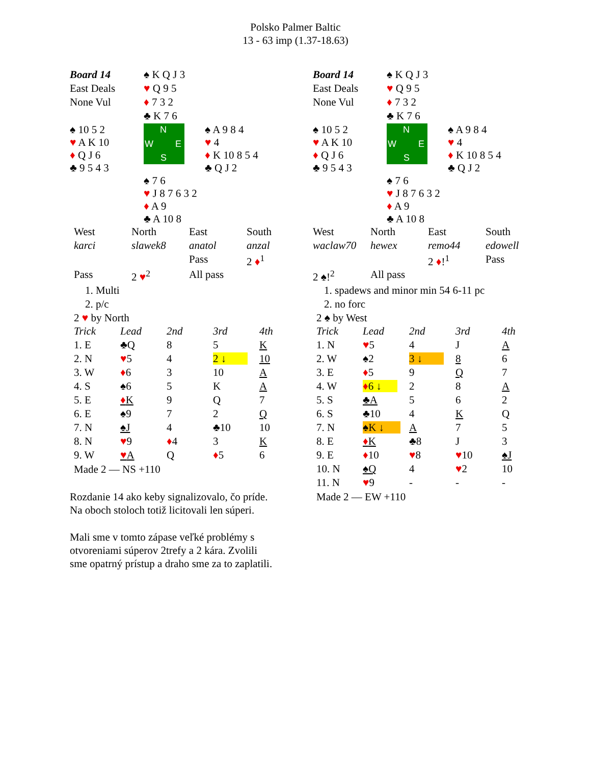Polsko Palmer Baltic
13 - 63 imp (1.37-18.63)
| Board 14 | ♠ K Q J 3 | |
| East Deals | ♥ Q 9 5 | |
| None Vul | ♦ 7 3 2 | |
| | ♣ K 7 6 | |
| ♠ 10 5 2 ♥ A K 10 ♦ Q J 6 ♣ 9 5 4 3 | N W E S | ♠ A 9 8 4 ♥ 4 ♦ K 10 8 5 4 ♣ Q J 2 |
| | ♠ 7 6 ♥ J 8 7 6 3 2 ♦ A 9 ♣ A 10 8 | |
| West | North | East | South |
| karci | slawek8 | anatol | anzal |
| | | Pass | 2 ♦<sup>1</sup> |
| Pass | 2 ♥<sup>2</sup> | All pass | |
1. Multi
2. p/c
2 ♥ by North
| Trick | Lead | 2nd | 3rd | 4th |
| 1. E | ♣Q | 8 | 5 | K |
| 2. N | ♥ 5 | 4 | 2 ↓ | 10 |
| 3. W | ♦ 6 | 3 | 10 | A |
| 4. S | ♠6 | 5 | K | A |
| 5. E | ♦ K | 9 | Q | 7 |
| 6. E | ♠9 | 7 | 2 | Q |
| 7. N | ♠J | 4 | ♣10 | 10 |
| 8. N | ♥ 9 | ♦ 4 | 3 | K |
| 9. W | ♥ A | Q | ♦ 5 | 6 |
Made 2 — NS +110
Rozdanie 14 ako keby signalizovalo, čo príde. Na oboch stoloch totiž licitovali len súperi.
Mali sme v tomto zápase veľké problémy s otvoreniami súperov 2trefy a 2 kára. Zvolili sme opatrný prístup a draho sme za to zaplatili.
| Board 14 | ♠ K Q J 3 | |
| East Deals | ♥ Q 9 5 | |
| None Vul | ♦ 7 3 2 | |
| | ♣ K 7 6 | |
| ♠ 10 5 2 ♥ A K 10 ♦ Q J 6 ♣ 9 5 4 3 | N W E S | ♠ A 9 8 4 ♥ 4 ♦ K 10 8 5 4 ♣ Q J 2 |
| | ♠ 7 6 ♥ J 8 7 6 3 2 ♦ A 9 ♣ A 10 8 | |
| West | North | East | South |
| waclaw70 | hewex | remo44 | edowell |
| | | 2 ♦ !<sup>1</sup> | Pass |
| 2 ♠!<sup>2</sup> | All pass | | |
1. spadews and minor min 54 6-11 pc
2. no forc
2 ♠ by West
| Trick | Lead | 2nd | 3rd | 4th |
| 1. N | ♥ 5 | 4 | J | A |
| 2. W | ♠2 | 3 ↓ | 8 | 6 |
| 3. E | ♦ 5 | 9 | Q | 7 |
| 4. W | ♦ 6 ↓ | 2 | 8 | A |
| 5. S | ♣A | 5 | 6 | 2 |
| 6. S | ♣10 | 4 | K | Q |
| 7. N | ♠K ↓ | A | 7 | 5 |
| 8. E | ♦ K | ♣8 | J | 3 |
| 9. E | ♦ 10 | ♥ 8 | ♥ 10 | ♠J |
| 10. N | ♠Q | 4 | ♥ 2 | 10 |
| 11. N | ♥ 9 | - | - | - |
Made 2 — EW +110